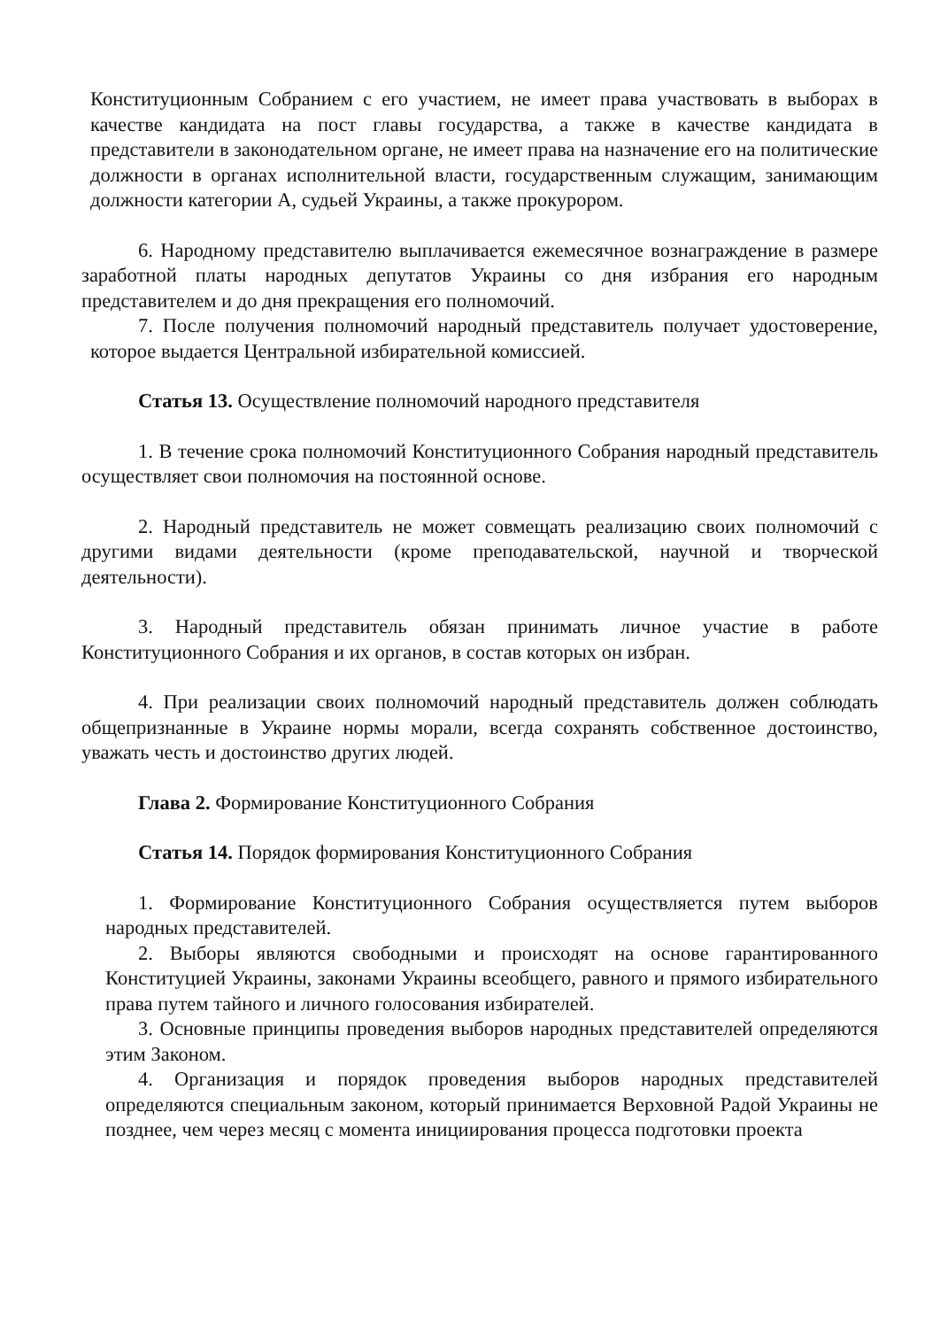Конституционным Собранием с его участием, не имеет права участвовать в выборах в качестве кандидата на пост главы государства, а также в качестве кандидата в представители в законодательном органе, не имеет права на назначение его на политические должности в органах исполнительной власти, государственным служащим, занимающим должности категории А, судьей Украины, а также прокурором.
6. Народному представителю выплачивается ежемесячное вознаграждение в размере заработной платы народных депутатов Украины со дня избрания его народным представителем и до дня прекращения его полномочий.
7. После получения полномочий народный представитель получает удостоверение, которое выдается Центральной избирательной комиссией.
Статья 13. Осуществление полномочий народного представителя
1. В течение срока полномочий Конституционного Собрания народный представитель осуществляет свои полномочия на постоянной основе.
2. Народный представитель не может совмещать реализацию своих полномочий с другими видами деятельности (кроме преподавательской, научной и творческой деятельности).
3. Народный представитель обязан принимать личное участие в работе Конституционного Собрания и их органов, в состав которых он избран.
4. При реализации своих полномочий народный представитель должен соблюдать общепризнанные в Украине нормы морали, всегда сохранять собственное достоинство, уважать честь и достоинство других людей.
Глава 2. Формирование Конституционного Собрания
Статья 14. Порядок формирования Конституционного Собрания
1. Формирование Конституционного Собрания осуществляется путем выборов народных представителей.
2. Выборы являются свободными и происходят на основе гарантированного Конституцией Украины, законами Украины всеобщего, равного и прямого избирательного права путем тайного и личного голосования избирателей.
3. Основные принципы проведения выборов народных представителей определяются этим Законом.
4. Организация и порядок проведения выборов народных представителей определяются специальным законом, который принимается Верховной Радой Украины не позднее, чем через месяц с момента инициирования процесса подготовки проекта